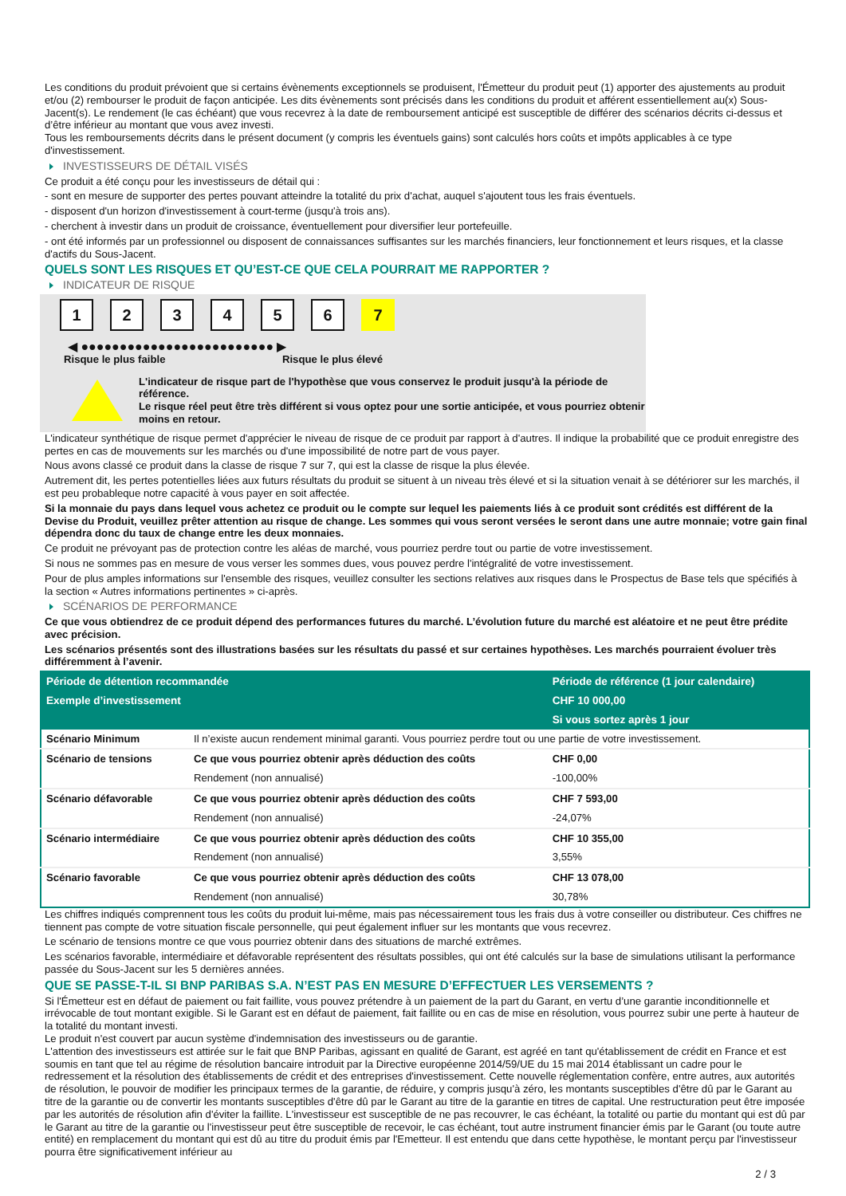Les conditions du produit prévoient que si certains évènements exceptionnels se produisent, l'Émetteur du produit peut (1) apporter des ajustements au produit et/ou (2) rembourser le produit de façon anticipée. Les dits évènements sont précisés dans les conditions du produit et afférent essentiellement au(x) Sous-Jacent(s). Le rendement (le cas échéant) que vous recevrez à la date de remboursement anticipé est susceptible de différer des scénarios décrits ci-dessus et d’être inférieur au montant que vous avez investi.
Tous les remboursements décrits dans le présent document (y compris les éventuels gains) sont calculés hors coûts et impôts applicables à ce type d'investissement.
INVESTISSEURS DE DÉTAIL VISÉS
Ce produit a été conçu pour les investisseurs de détail qui :
- sont en mesure de supporter des pertes pouvant atteindre la totalité du prix d'achat, auquel s'ajoutent tous les frais éventuels.
- disposent d'un horizon d'investissement à court-terme (jusqu'à trois ans).
- cherchent à investir dans un produit de croissance, éventuellement pour diversifier leur portefeuille.
- ont été informés par un professionnel ou disposent de connaissances suffisantes sur les marchés financiers, leur fonctionnement et leurs risques, et la classe d'actifs du Sous-Jacent.
QUELS SONT LES RISQUES ET QU’EST-CE QUE CELA POURRAIT ME RAPPORTER ?
INDICATEUR DE RISQUE
123456 7
◀ ●●●●●●●●●●●●●●●●●●●●●●●●● ▶
Risque le plus faible Risque le plus élevé
L'indicateur de risque part de l'hypothèse que vous conservez le produit jusqu'à la période de référence.
Le risque réel peut être très différent si vous optez pour une sortie anticipée, et vous pourriez obtenir moins en retour.
L'indicateur synthétique de risque permet d'apprécier le niveau de risque de ce produit par rapport à d'autres. Il indique la probabilité que ce produit enregistre des pertes en cas de mouvements sur les marchés ou d'une impossibilité de notre part de vous payer.
Nous avons classé ce produit dans la classe de risque 7 sur 7, qui est la classe de risque la plus élevée.
Autrement dit, les pertes potentielles liées aux futurs résultats du produit se situent à un niveau très élevé et si la situation venait à se détériorer sur les marchés, il est peu probableque notre capacité à vous payer en soit affectée.
Si la monnaie du pays dans lequel vous achetez ce produit ou le compte sur lequel les paiements liés à ce produit sont crédités est différent de la Devise du Produit, veuillez prêter attention au risque de change. Les sommes qui vous seront versées le seront dans une autre monnaie; votre gain final dépendra donc du taux de change entre les deux monnaies.
Ce produit ne prévoyant pas de protection contre les aléas de marché, vous pourriez perdre tout ou partie de votre investissement.
Si nous ne sommes pas en mesure de vous verser les sommes dues, vous pouvez perdre l'intégralité de votre investissement.
Pour de plus amples informations sur l'ensemble des risques, veuillez consulter les sections relatives aux risques dans le Prospectus de Base tels que spécifiés à la section « Autres informations pertinentes » ci-après.
SCÉNARIOS DE PERFORMANCE
Ce que vous obtiendrez de ce produit dépend des performances futures du marché. L’évolution future du marché est aléatoire et ne peut être prédite avec précision.
Les scénarios présentés sont des illustrations basées sur les résultats du passé et sur certaines hypothèses. Les marchés pourraient évoluer très différemment à l’avenir.
| Période de détention recommandée | | Période de référence (1 jour calendaire) |
| --- | --- | --- |
| Exemple d’investissement | | CHF 10 000,00 |
| | | Si vous sortez après 1 jour |
| Scénario Minimum | Il n’existe aucun rendement minimal garanti. Vous pourriez perdre tout ou une partie de votre investissement. | |
| Scénario de tensions | Ce que vous pourriez obtenir après déduction des coûts | CHF 0,00 |
| | Rendement (non annualisé) | -100,00% |
| Scénario défavorable | Ce que vous pourriez obtenir après déduction des coûts | CHF 7 593,00 |
| | Rendement (non annualisé) | -24,07% |
| Scénario intermédiaire | Ce que vous pourriez obtenir après déduction des coûts | CHF 10 355,00 |
| | Rendement (non annualisé) | 3,55% |
| Scénario favorable | Ce que vous pourriez obtenir après déduction des coûts | CHF 13 078,00 |
| | Rendement (non annualisé) | 30,78% |
Les chiffres indiqués comprennent tous les coûts du produit lui-même, mais pas nécessairement tous les frais dus à votre conseiller ou distributeur. Ces chiffres ne tiennent pas compte de votre situation fiscale personnelle, qui peut également influer sur les montants que vous recevrez.
Le scénario de tensions montre ce que vous pourriez obtenir dans des situations de marché extrêmes.
Les scénarios favorable, intermédiaire et défavorable représentent des résultats possibles, qui ont été calculés sur la base de simulations utilisant la performance passée du Sous-Jacent sur les 5 dernières années.
QUE SE PASSE-T-IL SI BNP PARIBAS S.A. N’EST PAS EN MESURE D’EFFECTUER LES VERSEMENTS ?
Si l'Émetteur est en défaut de paiement ou fait faillite, vous pouvez prétendre à un paiement de la part du Garant, en vertu d’une garantie inconditionnelle et irrévocable de tout montant exigible. Si le Garant est en défaut de paiement, fait faillite ou en cas de mise en résolution, vous pourrez subir une perte à hauteur de la totalité du montant investi.
Le produit n'est couvert par aucun système d'indemnisation des investisseurs ou de garantie.
L'attention des investisseurs est attirée sur le fait que BNP Paribas, agissant en qualité de Garant, est agréé en tant qu'établissement de crédit en France et est soumis en tant que tel au régime de résolution bancaire introduit par la Directive européenne 2014/59/UE du 15 mai 2014 établissant un cadre pour le redressement et la résolution des établissements de crédit et des entreprises d'investissement. Cette nouvelle réglementation confère, entre autres, aux autorités de résolution, le pouvoir de modifier les principaux termes de la garantie, de réduire, y compris jusqu'à zéro, les montants susceptibles d'être dû par le Garant au titre de la garantie ou de convertir les montants susceptibles d'être dû par le Garant au titre de la garantie en titres de capital. Une restructuration peut être imposée par les autorités de résolution afin d'éviter la faillite. L'investisseur est susceptible de ne pas recouvrer, le cas échéant, la totalité ou partie du montant qui est dû par le Garant au titre de la garantie ou l'investisseur peut être susceptible de recevoir, le cas échéant, tout autre instrument financier émis par le Garant (ou toute autre entité) en remplacement du montant qui est dû au titre du produit émis par l'Emetteur. Il est entendu que dans cette hypothèse, le montant perçu par l'investisseur pourra être significativement inférieur au
2 / 3